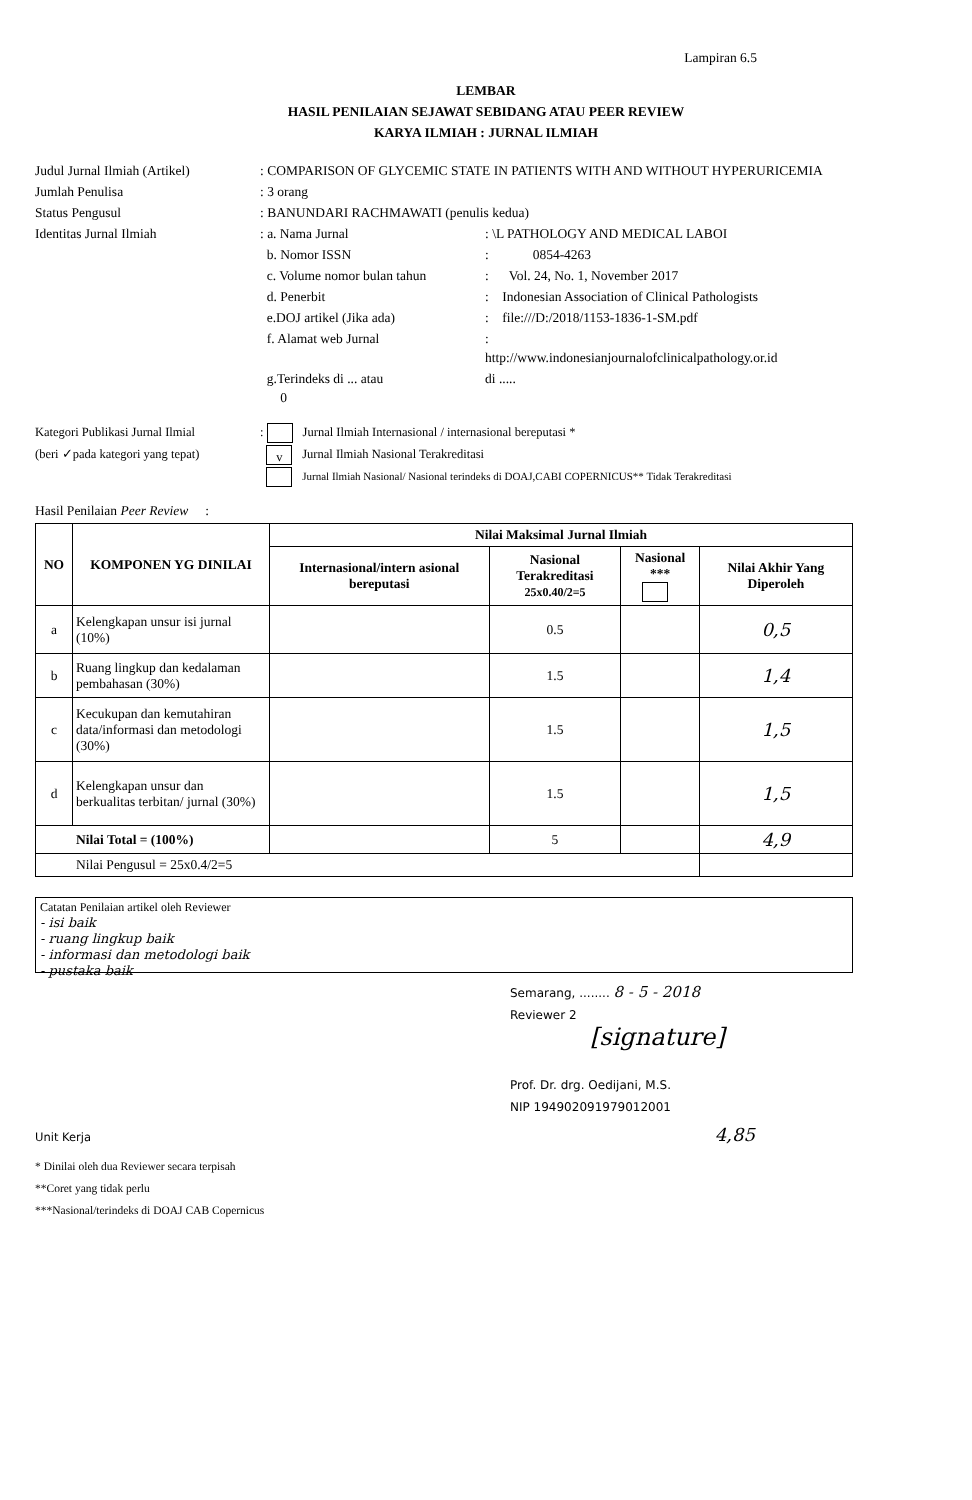Lampiran 6.5
LEMBAR
HASIL PENILAIAN SEJAWAT SEBIDANG ATAU PEER REVIEW
KARYA ILMIAH : JURNAL ILMIAH
Judul Jurnal Ilmiah (Artikel)
: COMPARISON OF GLYCEMIC STATE IN PATIENTS WITH AND WITHOUT HYPERURICEMIA
Jumlah Penulisa
: 3 orang
Status Pengusul
: BANUNDARI RACHMAWATI (penulis kedua)
Identitas Jurnal Ilmiah
: a. Nama Jurnal
: \L PATHOLOGY AND MEDICAL LABOI
b. Nomor ISSN
: 0854-4263
c. Volume nomor bulan tahun
: Vol. 24, No. 1, November 2017
d. Penerbit
: Indonesian Association of Clinical Pathologists
e.DOJ artikel (Jika ada)
: file:///D:/2018/1153-1836-1-SM.pdf
f. Alamat web Jurnal
:
http://www.indonesianjournalofclinicalpathology.or.id
g.Terindeks di ... atau
0
di .....
Kategori Publikasi Jurnal Ilmial
(beri ✓pada kategori yang tepat)
: Jurnal Ilmiah Internasional / internasional bereputasi *
v Jurnal Ilmiah Nasional Terakreditasi
Jurnal Ilmiah Nasional/ Nasional terindeks di DOAJ,CABI COPERNICUS** Tidak Terakreditasi
Hasil Penilaian Peer Review :
| NO | KOMPONEN YG DINILAI | Nilai Maksimal Jurnal Ilmiah | | | |
| --- | --- | --- | --- | --- | --- |
| | | Internasional/intern asional bereputasi | Nasional Terakreditasi 25x0.40/2=5 | Nasional *** | Nilai Akhir Yang Diperoleh |
| a | Kelengkapan unsur isi jurnal (10%) | | 0.5 | | 0,5 |
| b | Ruang lingkup dan kedalaman pembahasan (30%) | | 1.5 | | 1,4 |
| c | Kecukupan dan kemutahiran data/informasi dan metodologi (30%) | | 1.5 | | 1,5 |
| d | Kelengkapan unsur dan berkualitas terbitan/ jurnal (30%) | | 1.5 | | 1,5 |
| Nilai Total = (100%) | | | 5 | | 4,9 |
| Nilai Pengusul = 25x0.4/2=5 | | | | | |
Catatan Penilaian artikel oleh Reviewer
- isi baik
- ruang lingkup baik
- informasi dan metodologi baik
- pustaka baik
Semarang, ........ 8 - 5 - 2018
Reviewer 2
[signature]
Prof. Dr. drg. Oedijani, M.S.
NIP 194902091979012001
Unit Kerja 4,85
* Dinilai oleh dua Reviewer secara terpisah
**Coret yang tidak perlu
***Nasional/terindeks di DOAJ CAB Copernicus